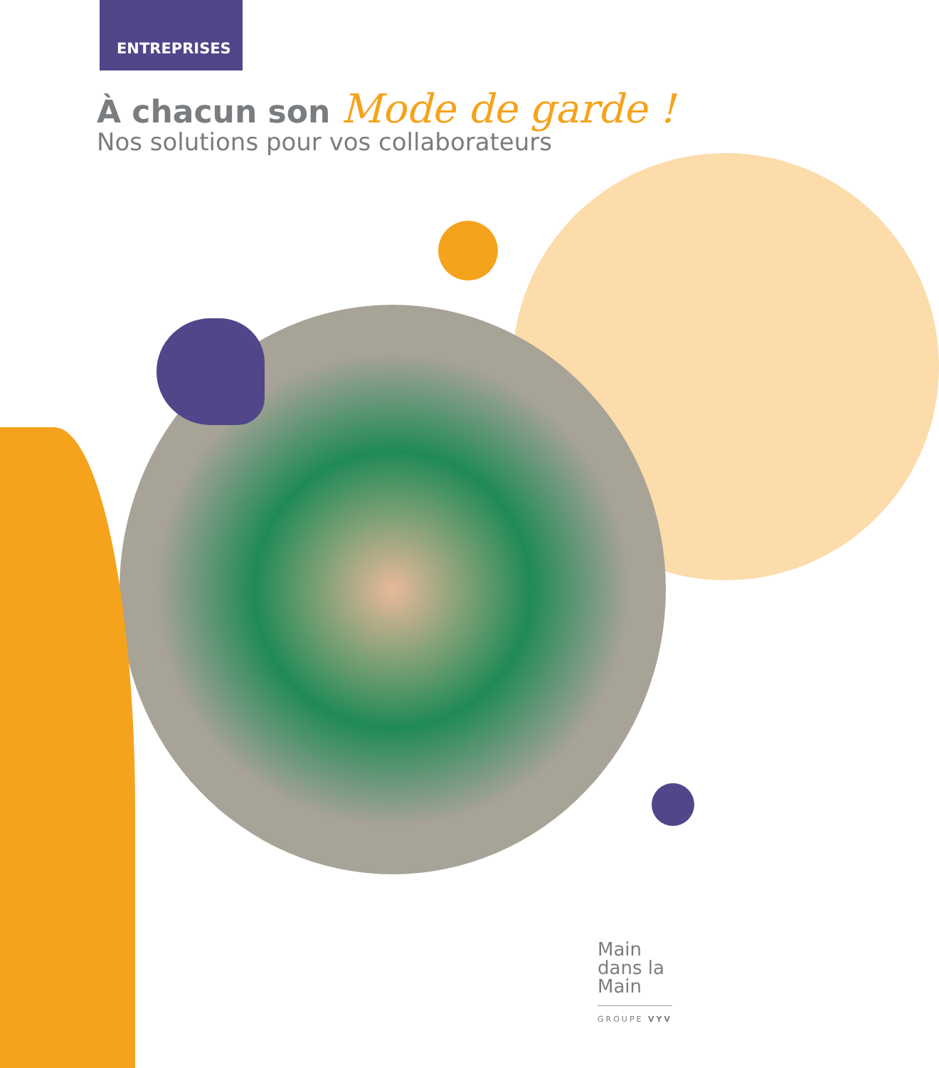ENTREPRISES
À chacun son Mode de garde !
Nos solutions pour vos collaborateurs
Main
dans la
Main
GROUPE VYV